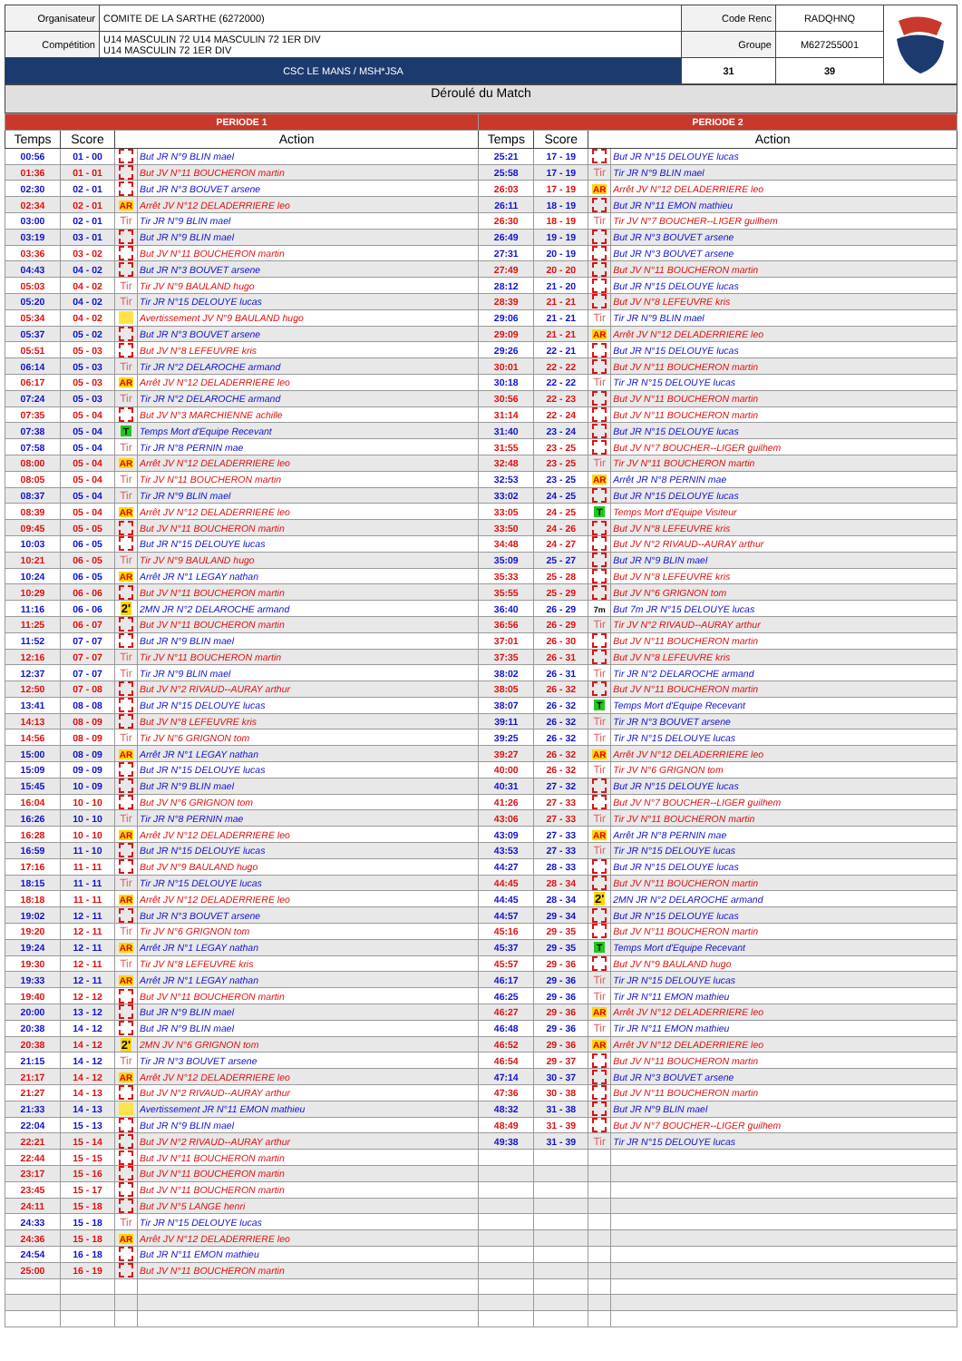| Organisateur | COMITE DE LA SARTHE (6272000) | Code Renc | RADQHNQ | |
| Compétition | U14 MASCULIN 72 U14 MASCULIN 72 1ER DIV U14 MASCULIN 72 1ER DIV | Groupe | M627255001 | |
| CSC LE MANS / MSH*JSA | | 31 | 39 | |
Déroulé du Match
| PERIODE 1 | | | | PERIODE 2 | | | |
| Temps | Score | Action | | Temps | Score | Action | |
| 00:56 | 01 - 00 | | But JR N°9 BLIN mael | 25:21 | 17 - 19 | | But JR N°15 DELOUYE lucas |
| 01:36 | 01 - 01 | | But JV N°11 BOUCHERON martin | 25:58 | 17 - 19 | Tir | Tir JR N°9 BLIN mael |
| 02:30 | 02 - 01 | | But JR N°3 BOUVET arsene | 26:03 | 17 - 19 | AR | Arrêt JV N°12 DELADERRIERE leo |
| 02:34 | 02 - 01 | AR | Arrêt JV N°12 DELADERRIERE leo | 26:11 | 18 - 19 | | But JR N°11 EMON mathieu |
| 03:00 | 02 - 01 | Tir | Tir JR N°9 BLIN mael | 26:30 | 18 - 19 | Tir | Tir JV N°7 BOUCHER--LIGER guilhem |
| 03:19 | 03 - 01 | | But JR N°9 BLIN mael | 26:49 | 19 - 19 | | But JR N°3 BOUVET arsene |
| 03:36 | 03 - 02 | | But JV N°11 BOUCHERON martin | 27:31 | 20 - 19 | | But JR N°3 BOUVET arsene |
| 04:43 | 04 - 02 | | But JR N°3 BOUVET arsene | 27:49 | 20 - 20 | | But JV N°11 BOUCHERON martin |
| 05:03 | 04 - 02 | Tir | Tir JV N°9 BAULAND hugo | 28:12 | 21 - 20 | | But JR N°15 DELOUYE lucas |
| 05:20 | 04 - 02 | Tir | Tir JR N°15 DELOUYE lucas | 28:39 | 21 - 21 | | But JV N°8 LEFEUVRE kris |
| 05:34 | 04 - 02 | | Avertissement JV N°9 BAULAND hugo | 29:06 | 21 - 21 | Tir | Tir JR N°9 BLIN mael |
| 05:37 | 05 - 02 | | But JR N°3 BOUVET arsene | 29:09 | 21 - 21 | AR | Arrêt JV N°12 DELADERRIERE leo |
| 05:51 | 05 - 03 | | But JV N°8 LEFEUVRE kris | 29:26 | 22 - 21 | | But JR N°15 DELOUYE lucas |
| 06:14 | 05 - 03 | Tir | Tir JR N°2 DELAROCHE armand | 30:01 | 22 - 22 | | But JV N°11 BOUCHERON martin |
| 06:17 | 05 - 03 | AR | Arrêt JV N°12 DELADERRIERE leo | 30:18 | 22 - 22 | Tir | Tir JR N°15 DELOUYE lucas |
| 07:24 | 05 - 03 | Tir | Tir JR N°2 DELAROCHE armand | 30:56 | 22 - 23 | | But JV N°11 BOUCHERON martin |
| 07:35 | 05 - 04 | | But JV N°3 MARCHIENNE achille | 31:14 | 22 - 24 | | But JV N°11 BOUCHERON martin |
| 07:38 | 05 - 04 | T | Temps Mort d'Equipe Recevant | 31:40 | 23 - 24 | | But JR N°15 DELOUYE lucas |
| 07:58 | 05 - 04 | Tir | Tir JR N°8 PERNIN mae | 31:55 | 23 - 25 | | But JV N°7 BOUCHER--LIGER guilhem |
| 08:00 | 05 - 04 | AR | Arrêt JV N°12 DELADERRIERE leo | 32:48 | 23 - 25 | Tir | Tir JV N°11 BOUCHERON martin |
| 08:05 | 05 - 04 | Tir | Tir JV N°11 BOUCHERON martin | 32:53 | 23 - 25 | AR | Arrêt JR N°8 PERNIN mae |
| 08:37 | 05 - 04 | Tir | Tir JR N°9 BLIN mael | 33:02 | 24 - 25 | | But JR N°15 DELOUYE lucas |
| 08:39 | 05 - 04 | AR | Arrêt JV N°12 DELADERRIERE leo | 33:05 | 24 - 25 | T | Temps Mort d'Equipe Visiteur |
| 09:45 | 05 - 05 | | But JV N°11 BOUCHERON martin | 33:50 | 24 - 26 | | But JV N°8 LEFEUVRE kris |
| 10:03 | 06 - 05 | | But JR N°15 DELOUYE lucas | 34:48 | 24 - 27 | | But JV N°2 RIVAUD--AURAY arthur |
| 10:21 | 06 - 05 | Tir | Tir JV N°9 BAULAND hugo | 35:09 | 25 - 27 | | But JR N°9 BLIN mael |
| 10:24 | 06 - 05 | AR | Arrêt JR N°1 LEGAY nathan | 35:33 | 25 - 28 | | But JV N°8 LEFEUVRE kris |
| 10:29 | 06 - 06 | | But JV N°11 BOUCHERON martin | 35:55 | 25 - 29 | | But JV N°6 GRIGNON tom |
| 11:16 | 06 - 06 | 2' | 2MN JR N°2 DELAROCHE armand | 36:40 | 26 - 29 | 7m | But 7m JR N°15 DELOUYE lucas |
| 11:25 | 06 - 07 | | But JV N°11 BOUCHERON martin | 36:56 | 26 - 29 | Tir | Tir JV N°2 RIVAUD--AURAY arthur |
| 11:52 | 07 - 07 | | But JR N°9 BLIN mael | 37:01 | 26 - 30 | | But JV N°11 BOUCHERON martin |
| 12:16 | 07 - 07 | Tir | Tir JV N°11 BOUCHERON martin | 37:35 | 26 - 31 | | But JV N°8 LEFEUVRE kris |
| 12:37 | 07 - 07 | Tir | Tir JR N°9 BLIN mael | 38:02 | 26 - 31 | Tir | Tir JR N°2 DELAROCHE armand |
| 12:50 | 07 - 08 | | But JV N°2 RIVAUD--AURAY arthur | 38:05 | 26 - 32 | | But JV N°11 BOUCHERON martin |
| 13:41 | 08 - 08 | | But JR N°15 DELOUYE lucas | 38:07 | 26 - 32 | T | Temps Mort d'Equipe Recevant |
| 14:13 | 08 - 09 | | But JV N°8 LEFEUVRE kris | 39:11 | 26 - 32 | Tir | Tir JR N°3 BOUVET arsene |
| 14:56 | 08 - 09 | Tir | Tir JV N°6 GRIGNON tom | 39:25 | 26 - 32 | Tir | Tir JR N°15 DELOUYE lucas |
| 15:00 | 08 - 09 | AR | Arrêt JR N°1 LEGAY nathan | 39:27 | 26 - 32 | AR | Arrêt JV N°12 DELADERRIERE leo |
| 15:09 | 09 - 09 | | But JR N°15 DELOUYE lucas | 40:00 | 26 - 32 | Tir | Tir JV N°6 GRIGNON tom |
| 15:45 | 10 - 09 | | But JR N°9 BLIN mael | 40:31 | 27 - 32 | | But JR N°15 DELOUYE lucas |
| 16:04 | 10 - 10 | | But JV N°6 GRIGNON tom | 41:26 | 27 - 33 | | But JV N°7 BOUCHER--LIGER guilhem |
| 16:26 | 10 - 10 | Tir | Tir JR N°8 PERNIN mae | 43:06 | 27 - 33 | Tir | Tir JV N°11 BOUCHERON martin |
| 16:28 | 10 - 10 | AR | Arrêt JV N°12 DELADERRIERE leo | 43:09 | 27 - 33 | AR | Arrêt JR N°8 PERNIN mae |
| 16:59 | 11 - 10 | | But JR N°15 DELOUYE lucas | 43:53 | 27 - 33 | Tir | Tir JR N°15 DELOUYE lucas |
| 17:16 | 11 - 11 | | But JV N°9 BAULAND hugo | 44:27 | 28 - 33 | | But JR N°15 DELOUYE lucas |
| 18:15 | 11 - 11 | Tir | Tir JR N°15 DELOUYE lucas | 44:45 | 28 - 34 | | But JV N°11 BOUCHERON martin |
| 18:18 | 11 - 11 | AR | Arrêt JV N°12 DELADERRIERE leo | 44:45 | 28 - 34 | 2' | 2MN JR N°2 DELAROCHE armand |
| 19:02 | 12 - 11 | | But JR N°3 BOUVET arsene | 44:57 | 29 - 34 | | But JR N°15 DELOUYE lucas |
| 19:20 | 12 - 11 | Tir | Tir JV N°6 GRIGNON tom | 45:16 | 29 - 35 | | But JV N°11 BOUCHERON martin |
| 19:24 | 12 - 11 | AR | Arrêt JR N°1 LEGAY nathan | 45:37 | 29 - 35 | T | Temps Mort d'Equipe Recevant |
| 19:30 | 12 - 11 | Tir | Tir JV N°8 LEFEUVRE kris | 45:57 | 29 - 36 | | But JV N°9 BAULAND hugo |
| 19:33 | 12 - 11 | AR | Arrêt JR N°1 LEGAY nathan | 46:17 | 29 - 36 | Tir | Tir JR N°15 DELOUYE lucas |
| 19:40 | 12 - 12 | | But JV N°11 BOUCHERON martin | 46:25 | 29 - 36 | Tir | Tir JR N°11 EMON mathieu |
| 20:00 | 13 - 12 | | But JR N°9 BLIN mael | 46:27 | 29 - 36 | AR | Arrêt JV N°12 DELADERRIERE leo |
| 20:38 | 14 - 12 | | But JR N°9 BLIN mael | 46:48 | 29 - 36 | Tir | Tir JR N°11 EMON mathieu |
| 20:38 | 14 - 12 | 2' | 2MN JV N°6 GRIGNON tom | 46:52 | 29 - 36 | AR | Arrêt JV N°12 DELADERRIERE leo |
| 21:15 | 14 - 12 | Tir | Tir JR N°3 BOUVET arsene | 46:54 | 29 - 37 | | But JV N°11 BOUCHERON martin |
| 21:17 | 14 - 12 | AR | Arrêt JV N°12 DELADERRIERE leo | 47:14 | 30 - 37 | | But JR N°3 BOUVET arsene |
| 21:27 | 14 - 13 | | But JV N°2 RIVAUD--AURAY arthur | 47:36 | 30 - 38 | | But JV N°11 BOUCHERON martin |
| 21:33 | 14 - 13 | | Avertissement JR N°11 EMON mathieu | 48:32 | 31 - 38 | | But JR N°9 BLIN mael |
| 22:04 | 15 - 13 | | But JR N°9 BLIN mael | 48:49 | 31 - 39 | | But JV N°7 BOUCHER--LIGER guilhem |
| 22:21 | 15 - 14 | | But JV N°2 RIVAUD--AURAY arthur | 49:38 | 31 - 39 | Tir | Tir JR N°15 DELOUYE lucas |
| 22:44 | 15 - 15 | | But JV N°11 BOUCHERON martin | | | | |
| 23:17 | 15 - 16 | | But JV N°11 BOUCHERON martin | | | | |
| 23:45 | 15 - 17 | | But JV N°11 BOUCHERON martin | | | | |
| 24:11 | 15 - 18 | | But JV N°5 LANGE henri | | | | |
| 24:33 | 15 - 18 | Tir | Tir JR N°15 DELOUYE lucas | | | | |
| 24:36 | 15 - 18 | AR | Arrêt JV N°12 DELADERRIERE leo | | | | |
| 24:54 | 16 - 18 | | But JR N°11 EMON mathieu | | | | |
| 25:00 | 16 - 19 | | But JV N°11 BOUCHERON martin | | | | |